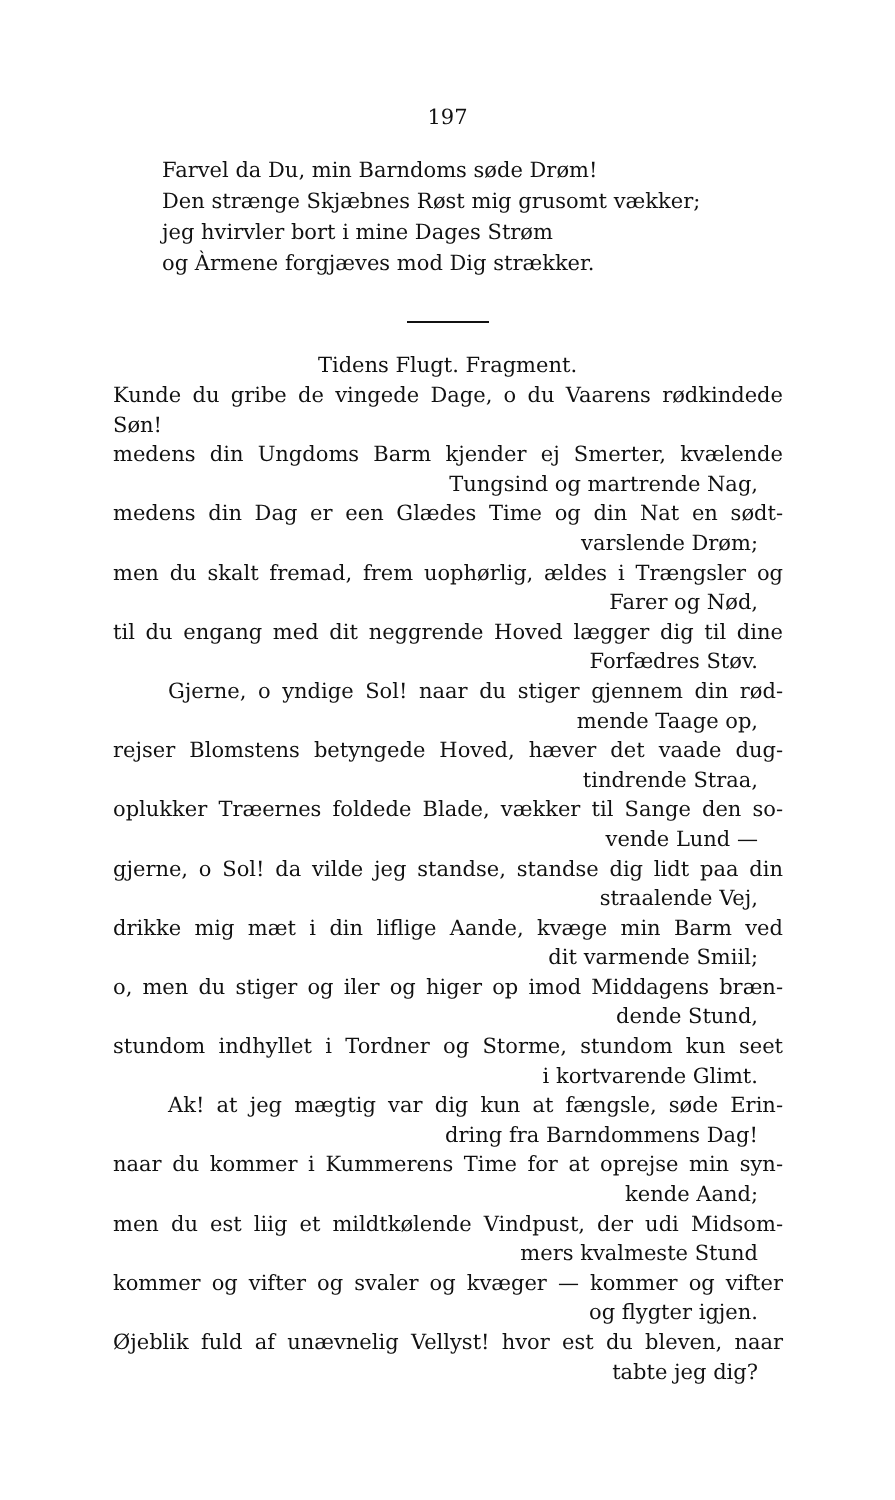197
Farvel da Du, min Barndoms søde Drøm!
Den strænge Skjæbnes Røst mig grusomt vækker;
jeg hvirvler bort i mine Dages Strøm
og Àrmene forgjæves mod Dig strækker.
Tidens Flugt. Fragment.
Kunde du gribe de vingede Dage, o du Vaarens rødkindede Søn!
medens din Ungdoms Barm kjender ej Smerter, kvælende
Tungsind og martrende Nag,
medens din Dag er een Glædes Time og din Nat en sødt-
varslende Drøm;
men du skalt fremad, frem uophørlig, ældes i Trængsler og
Farer og Nød,
til du engang med dit neggrende Hoved lægger dig til dine
Forfædres Støv.
Gjerne, o yndige Sol! naar du stiger gjennem din rød-
mende Taage op,
rejser Blomstens betyngede Hoved, hæver det vaade dug-
tindrende Straa,
oplukker Træernes foldede Blade, vækker til Sange den so-
vende Lund —
gjerne, o Sol! da vilde jeg standse, standse dig lidt paa din
straalende Vej,
drikke mig mæt i din liflige Aande, kvæge min Barm ved
dit varmende Smiil;
o, men du stiger og iler og higer op imod Middagens bræn-
dende Stund,
stundom indhyllet i Tordner og Storme, stundom kun seet
i kortvarende Glimt.
Ak! at jeg mægtig var dig kun at fængsle, søde Erin-
dring fra Barndommens Dag!
naar du kommer i Kummerens Time for at oprejse min syn-
kende Aand;
men du est liig et mildtkølende Vindpust, der udi Midsom-
mers kvalmeste Stund
kommer og vifter og svaler og kvæger — kommer og vifter
og flygter igjen.
Øjeblik fuld af unævnelig Vellyst! hvor est du bleven, naar
tabte jeg dig?